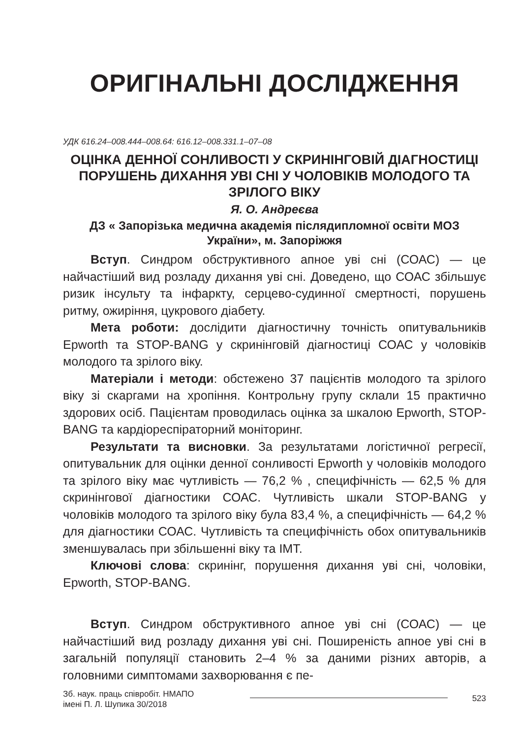ОРИГІНАЛЬНІ ДОСЛІДЖЕННЯ
УДК 616.24–008.444–008.64: 616.12–008.331.1–07–08
ОЦІНКА ДЕННОЇ СОНЛИВОСТІ У СКРИНІНГОВІЙ ДІАГНОСТИЦІ ПОРУШЕНЬ ДИХАННЯ УВІ СНІ У ЧОЛОВІКІВ МОЛОДОГО ТА ЗРІЛОГО ВІКУ
Я. О. Андреєва
ДЗ « Запорізька медична академія післядипломної освіти МОЗ України», м. Запоріжжя
Вступ. Синдром обструктивного апное уві сні (СОАС) — це найчастіший вид розладу дихання уві сні. Доведено, що СОАС збільшує ризик інсульту та інфаркту, серцево-судинної смерт­ності, порушень ритму, ожиріння, цукрового діабету.
Мета роботи: дослідити діагностичну точність опитуваль­ників Epworth та STOP-BANG у скринінговій діагностиці СОАС у чоловіків молодого та зрілого віку.
Матеріали і методи: обстежено 37 пацієнтів молодого та зрілого віку зі скаргами на хропіння. Контрольну групу склали 15 практично здорових осіб. Пацієнтам проводилась оцінка за шка­лою Epworth, STOP-BANG та кардіореспіраторний моніторинг.
Результати та висновки. За результатами логістичної ре­гресії, опитувальник для оцінки денної сонливості Epworth у чо­ловіків молодого та зрілого віку має чутливість — 76,2 % , спе­цифічність — 62,5 % для скринінгової діагностики СОАС. Чут­ливість шкали STOP-BANG у чоловіків молодого та зрілого віку була 83,4 %, а специфічність — 64,2 % для діагностики СОАС. Чутливість та специфічність обох опитувальників змен­шувалась при збільшенні віку та ІМТ.
Ключові слова: скринінг, порушення дихання уві сні, чоло­віки, Epworth, STOP-BANG.
Вступ. Синдром обструктивного апное уві сні (СОАС) — це найчастіший вид розладу дихання уві сні. Поширеність ап­ное уві сні в загальній популяції становить 2–4 % за даними різних авторів, а головними симптомами захворювання є пе-
Зб. наук. праць співробіт. НМАПО
імені П. Л. Шупика 30/2018
523